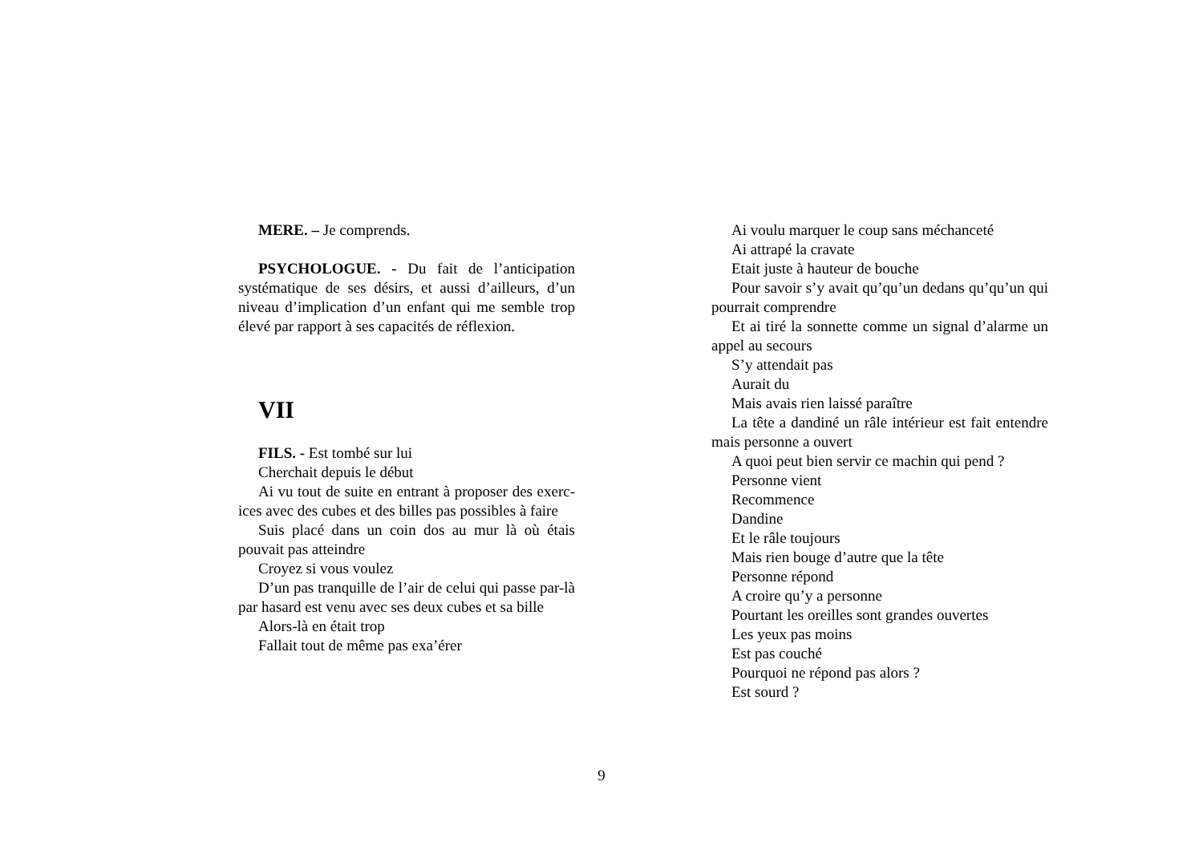MERE. – Je comprends.
PSYCHOLOGUE. - Du fait de l’anticipation systématique de ses désirs, et aussi d’ailleurs, d’un niveau d’implication d’un enfant qui me semble trop élevé par rapport à ses capacités de réflexion.
VII
FILS. - Est tombé sur lui
Cherchait depuis le début
Ai vu tout de suite en entrant à proposer des exerc-ices avec des cubes et des billes pas possibles à faire
Suis placé dans un coin dos au mur là où étais pouvait pas atteindre
Croyez si vous voulez
D’un pas tranquille de l’air de celui qui passe par-là par hasard est venu avec ses deux cubes et sa bille
Alors-là en était trop
Fallait tout de même pas exa’érer
Ai voulu marquer le coup sans méchanceté
Ai attrapé la cravate
Etait juste à hauteur de bouche
Pour savoir s’y avait qu’qu’un dedans qu’qu’un qui pourrait comprendre
Et ai tiré la sonnette comme un signal d’alarme un appel au secours
S’y attendait pas
Aurait du
Mais avais rien laissé paraître
La tête a dandiné un râle intérieur est fait entendre mais personne a ouvert
A quoi peut bien servir ce machin qui pend ?
Personne vient
Recommence
Dandine
Et le râle toujours
Mais rien bouge d’autre que la tête
Personne répond
A croire qu’y a personne
Pourtant les oreilles sont grandes ouvertes
Les yeux pas moins
Est pas couché
Pourquoi ne répond pas alors ?
Est sourd ?
9